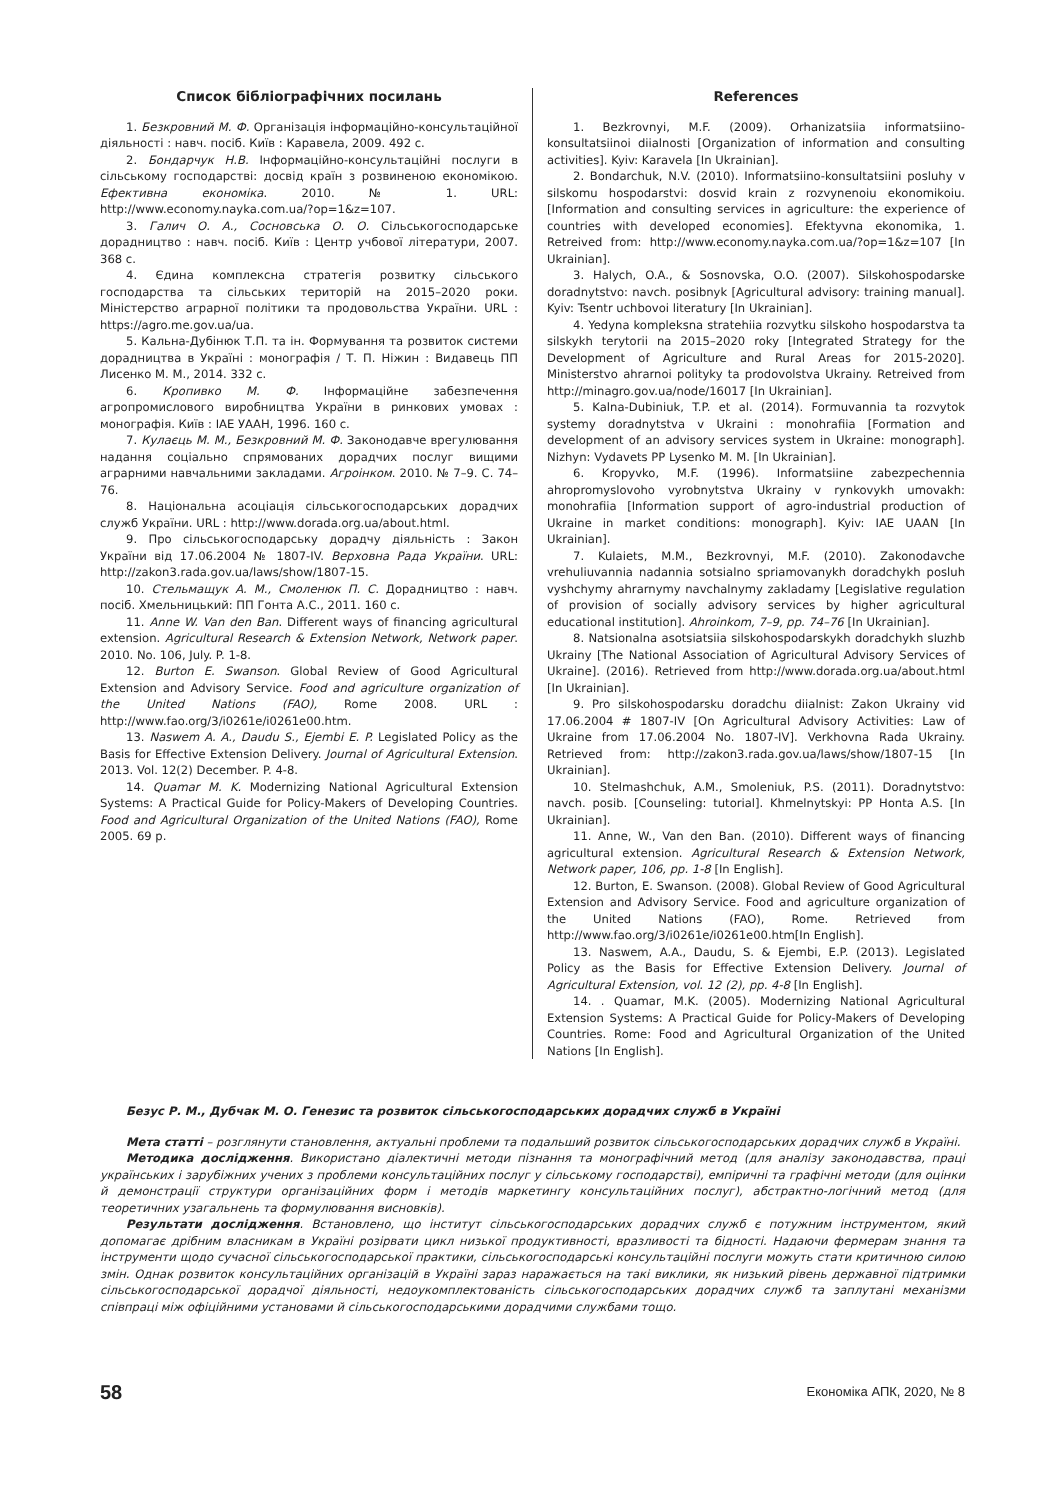Список бібліографічних посилань
1. Безкровний М. Ф. Організація інформаційно-консультаційної діяльності : навч. посіб. Київ : Каравела, 2009. 492 с.
2. Бондарчук Н.В. Інформаційно-консультаційні послуги в сільському господарстві: досвід країн з розвиненою економікою. Ефективна економіка. 2010. № 1. URL: http://www.economy.nayka.com.ua/?op=1&z=107.
3. Галич О. А., Сосновська О. О. Сільськогосподарське дорадництво : навч. посіб. Київ : Центр учбової літератури, 2007. 368 с.
4. Єдина комплексна стратегія розвитку сільського господарства та сільських територій на 2015–2020 роки. Міністерство аграрної політики та продовольства України. URL : https://agro.me.gov.ua/ua.
5. Кальна-Дубінюк Т.П. та ін. Формування та розвиток системи дорадництва в Україні : монографія / Т. П. Ніжин : Видавець ПП Лисенко М. М., 2014. 332 с.
6. Кропивко М. Ф. Інформаційне забезпечення агропромислового виробництва України в ринкових умовах : монографія. Київ : ІАЕ УААН, 1996. 160 с.
7. Кулаєць М. М., Безкровний М. Ф. Законодавче врегулювання надання соціально спрямованих дорадчих послуг вищими аграрними навчальними закладами. Агроінком. 2010. № 7–9. С. 74–76.
8. Національна асоціація сільськогосподарських дорадчих служб України. URL : http://www.dorada.org.ua/about.html.
9. Про сільськогосподарську дорадчу діяльність : Закон України від 17.06.2004 № 1807-IV. Верховна Рада України. URL: http://zakon3.rada.gov.ua/laws/show/1807-15.
10. Стельмащук А. М., Смоленюк П. С. Дорадництво : навч. посіб. Хмельницький: ПП Гонта А.С., 2011. 160 с.
11. Anne W. Van den Ban. Different ways of financing agricultural extension. Agricultural Research & Extension Network, Network paper. 2010. No. 106, July. P. 1-8.
12. Burton E. Swanson. Global Review of Good Agricultural Extension and Advisory Service. Food and agriculture organization of the United Nations (FAO), Rome 2008. URL : http://www.fao.org/3/i0261e/i0261e00.htm.
13. Naswem A. A., Daudu S., Ejembi E. P. Legislated Policy as the Basis for Effective Extension Delivery. Journal of Agricultural Extension. 2013. Vol. 12(2) December. P. 4-8.
14. Quamar M. K. Modernizing National Agricultural Extension Systems: A Practical Guide for Policy-Makers of Developing Countries. Food and Agricultural Organization of the United Nations (FAO), Rome 2005. 69 p.
References
1. Bezkrovnyi, M.F. (2009). Orhanizatsiia informatsiino-konsultatsiinoi diialnosti [Organization of information and consulting activities]. Kyiv: Karavela [In Ukrainian].
2. Bondarchuk, N.V. (2010). Informatsiino-konsultatsiini posluhy v silskomu hospodarstvi: dosvid krain z rozvynenoiu ekonomikoiu. [Information and consulting services in agriculture: the experience of countries with developed economies]. Efektyvna ekonomika, 1. Retreived from: http://www.economy.nayka.com.ua/?op=1&z=107 [In Ukrainian].
3. Halych, O.A., & Sosnovska, O.O. (2007). Silskohospodarske doradnytstvo: navch. posibnyk [Agricultural advisory: training manual]. Kyiv: Tsentr uchbovoi literatury [In Ukrainian].
4. Yedyna kompleksna stratehiia rozvytku silskoho hospodarstva ta silskykh terytorii na 2015–2020 roky [Integrated Strategy for the Development of Agriculture and Rural Areas for 2015-2020]. Ministerstvo ahrarnoi polityky ta prodovolstva Ukrainy. Retreived from http://minagro.gov.ua/node/16017 [In Ukrainian].
5. Kalna-Dubiniuk, T.P. et al. (2014). Formuvannia ta rozvytok systemy doradnytstva v Ukraini : monohrafiia [Formation and development of an advisory services system in Ukraine: monograph]. Nizhyn: Vydavets PP Lysenko M. M. [In Ukrainian].
6. Kropyvko, M.F. (1996). Informatsiine zabezpechennia ahropromyslovoho vyrobnytstva Ukrainy v rynkovykh umovakh: monohrafiia [Information support of agro-industrial production of Ukraine in market conditions: monograph]. Kyiv: IAE UAAN [In Ukrainian].
7. Kulaiets, M.M., Bezkrovnyi, M.F. (2010). Zakonodavche vrehuliuvannia nadannia sotsialno spriamovanykh doradchykh posluh vyshchymy ahrarnymy navchalnymy zakladamy [Legislative regulation of provision of socially advisory services by higher agricultural educational institution]. Ahroinkom, 7–9, pp. 74–76 [In Ukrainian].
8. Natsionalna asotsiatsiia silskohospodarskykh doradchykh sluzhb Ukrainy [The National Association of Agricultural Advisory Services of Ukraine]. (2016). Retrieved from http://www.dorada.org.ua/about.html [In Ukrainian].
9. Pro silskohospodarsku doradchu diialnist: Zakon Ukrainy vid 17.06.2004 # 1807-IV [On Agricultural Advisory Activities: Law of Ukraine from 17.06.2004 No. 1807-IV]. Verkhovna Rada Ukrainy. Retrieved from: http://zakon3.rada.gov.ua/laws/show/1807-15 [In Ukrainian].
10. Stelmashchuk, A.M., Smoleniuk, P.S. (2011). Doradnytstvo: navch. posib. [Counseling: tutorial]. Khmelnytskyi: PP Honta A.S. [In Ukrainian].
11. Anne, W., Van den Ban. (2010). Different ways of financing agricultural extension. Agricultural Research & Extension Network, Network paper, 106, pp. 1-8 [In English].
12. Burton, E. Swanson. (2008). Global Review of Good Agricultural Extension and Advisory Service. Food and agriculture organization of the United Nations (FAO), Rome. Retrieved from http://www.fao.org/3/i0261e/i0261e00.htm[In English].
13. Naswem, A.A., Daudu, S. & Ejembi, E.P. (2013). Legislated Policy as the Basis for Effective Extension Delivery. Journal of Agricultural Extension, vol. 12 (2), pp. 4-8 [In English].
14. . Quamar, M.K. (2005). Modernizing National Agricultural Extension Systems: A Practical Guide for Policy-Makers of Developing Countries. Rome: Food and Agricultural Organization of the United Nations [In English].
Безус Р. М., Дубчак М. О. Генезис та розвиток сільськогосподарських дорадчих служб в Україні
Мета статті – розглянути становлення, актуальні проблеми та подальший розвиток сільськогосподарських дорадчих служб в Україні.
Методика дослідження. Використано діалектичні методи пізнання та монографічний метод (для аналізу законодавства, праці українських і зарубіжних учених з проблеми консультаційних послуг у сільському господарстві), емпіричні та графічні методи (для оцінки й демонстрації структури організаційних форм і методів маркетингу консультаційних послуг), абстрактно-логічний метод (для теоретичних узагальнень та формулювання висновків).
Результати дослідження. Встановлено, що інститут сільськогосподарських дорадчих служб є потужним інструментом, який допомагає дрібним власникам в Україні розірвати цикл низької продуктивності, вразливості та бідності. Надаючи фермерам знання та інструменти щодо сучасної сільськогосподарської практики, сільськогосподарські консультаційні послуги можуть стати критичною силою змін. Однак розвиток консультаційних організацій в Україні зараз наражається на такі виклики, як низький рівень державної підтримки сільськогосподарської дорадчої діяльності, недоукомплектованість сільськогосподарських дорадчих служб та заплутані механізми співпраці між офіційними установами й сільськогосподарськими дорадчими службами тощо.
58 Економіка АПК, 2020, № 8